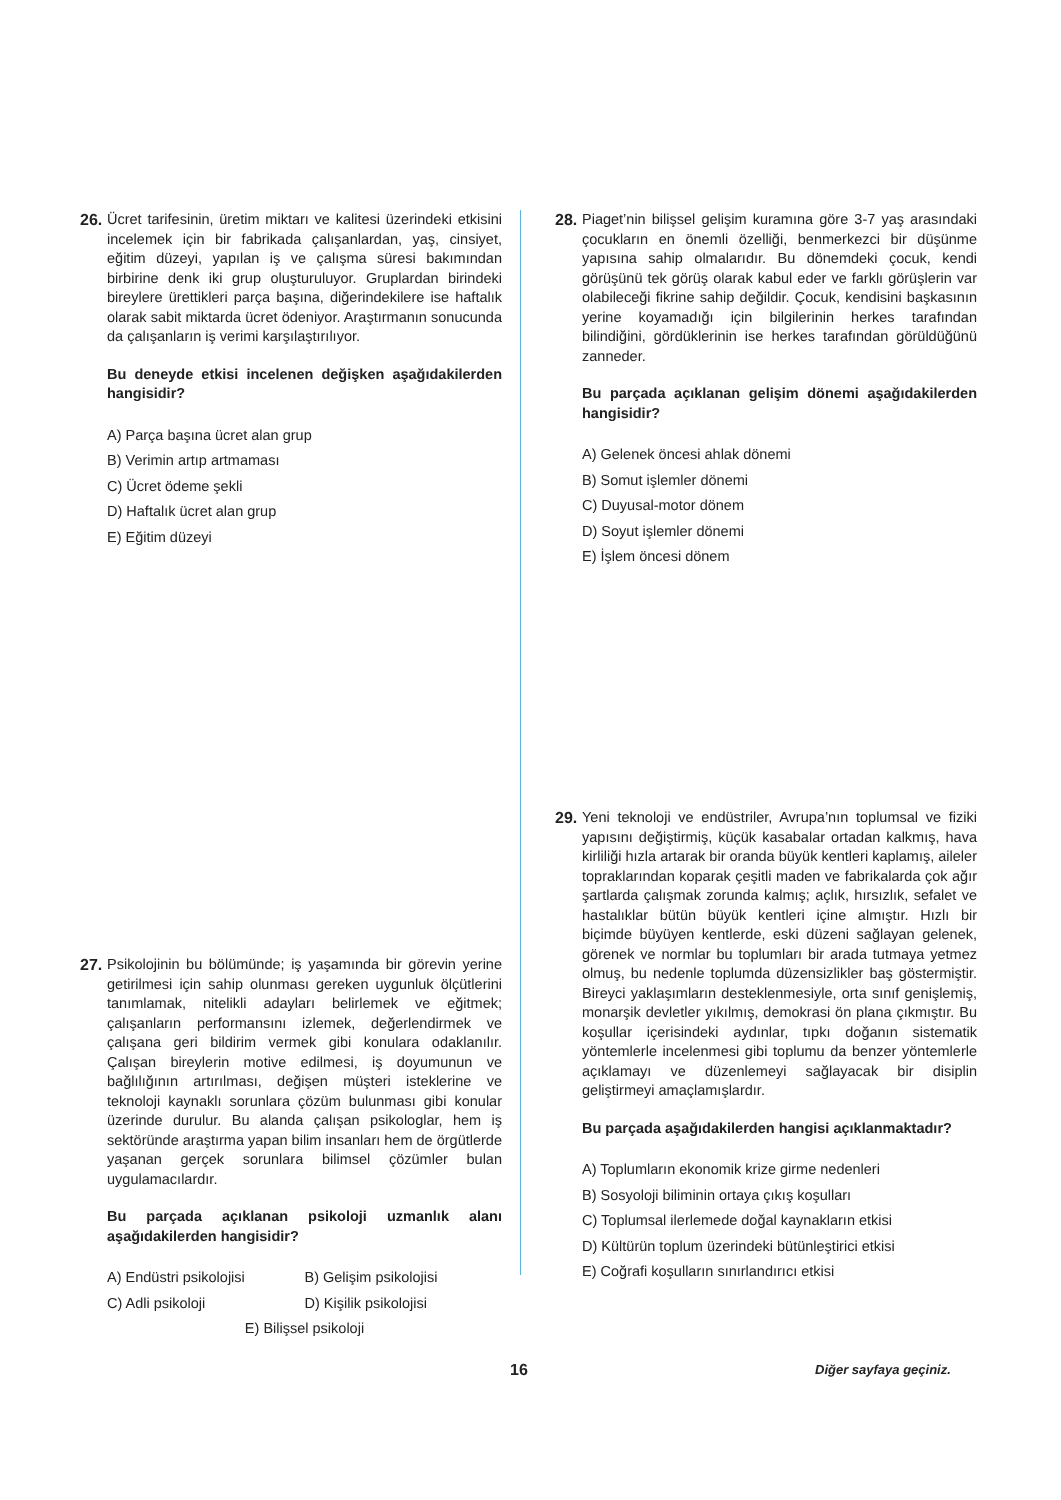26.
Ücret tarifesinin, üretim miktarı ve kalitesi üzerindeki etkisini incelemek için bir fabrikada çalışanlardan, yaş, cinsiyet, eğitim düzeyi, yapılan iş ve çalışma süresi bakımından birbirine denk iki grup oluşturuluyor. Gruplardan birindeki bireylere ürettikleri parça başına, diğerindekilere ise haftalık olarak sabit miktarda ücret ödeniyor. Araştırmanın sonucunda da çalışanların iş verimi karşılaştırılıyor.
Bu deneyde etkisi incelenen değişken aşağıdakilerden hangisidir?
A) Parça başına ücret alan grup
B) Verimin artıp artmaması
C) Ücret ödeme şekli
D) Haftalık ücret alan grup
E) Eğitim düzeyi
27.
Psikolojinin bu bölümünde; iş yaşamında bir görevin yerine getirilmesi için sahip olunması gereken uygunluk ölçütlerini tanımlamak, nitelikli adayları belirlemek ve eğitmek; çalışanların performansını izlemek, değerlendirmek ve çalışana geri bildirim vermek gibi konulara odaklanılır. Çalışan bireylerin motive edilmesi, iş doyumunun ve bağlılığının artırılması, değişen müşteri isteklerine ve teknoloji kaynaklı sorunlara çözüm bulunması gibi konular üzerinde durulur. Bu alanda çalışan psikologlar, hem iş sektöründe araştırma yapan bilim insanları hem de örgütlerde yaşanan gerçek sorunlara bilimsel çözümler bulan uygulamacılardır.
Bu parçada açıklanan psikoloji uzmanlık alanı aşağıdakilerden hangisidir?
A) Endüstri psikolojisi B) Gelişim psikolojisi
C) Adli psikoloji D) Kişilik psikolojisi
E) Bilişsel psikoloji
28.
Piaget’nin bilişsel gelişim kuramına göre 3-7 yaş arasındaki çocukların en önemli özelliği, benmerkezci bir düşünme yapısına sahip olmalarıdır. Bu dönemdeki çocuk, kendi görüşünü tek görüş olarak kabul eder ve farklı görüşlerin var olabileceği fikrine sahip değildir. Çocuk, kendisini başkasının yerine koyamadığı için bilgilerinin herkes tarafından bilindiğini, gördüklerinin ise herkes tarafından görüldüğünü zanneder.
Bu parçada açıklanan gelişim dönemi aşağıdakilerden hangisidir?
A) Gelenek öncesi ahlak dönemi
B) Somut işlemler dönemi
C) Duyusal-motor dönem
D) Soyut işlemler dönemi
E) İşlem öncesi dönem
29.
Yeni teknoloji ve endüstriler, Avrupa’nın toplumsal ve fiziki yapısını değiştirmiş, küçük kasabalar ortadan kalkmış, hava kirliliği hızla artarak bir oranda büyük kentleri kaplamış, aileler topraklarından koparak çeşitli maden ve fabrikalarda çok ağır şartlarda çalışmak zorunda kalmış; açlık, hırsızlık, sefalet ve hastalıklar bütün büyük kentleri içine almıştır. Hızlı bir biçimde büyüyen kentlerde, eski düzeni sağlayan gelenek, görenek ve normlar bu toplumları bir arada tutmaya yetmez olmuş, bu nedenle toplumda düzensizlikler baş göstermiştir. Bireyci yaklaşımların desteklenmesiyle, orta sınıf genişlemiş, monarşik devletler yıkılmış, demokrasi ön plana çıkmıştır. Bu koşullar içerisindeki aydınlar, tıpkı doğanın sistematik yöntemlerle incelenmesi gibi toplumu da benzer yöntemlerle açıklamayı ve düzenlemeyi sağlayacak bir disiplin geliştirmeyi amaçlamışlardır.
Bu parçada aşağıdakilerden hangisi açıklanmaktadır?
A) Toplumların ekonomik krize girme nedenleri
B) Sosyoloji biliminin ortaya çıkış koşulları
C) Toplumsal ilerlemede doğal kaynakların etkisi
D) Kültürün toplum üzerindeki bütünleştirici etkisi
E) Coğrafi koşulların sınırlandırıcı etkisi
16 Diğer sayfaya geçiniz.